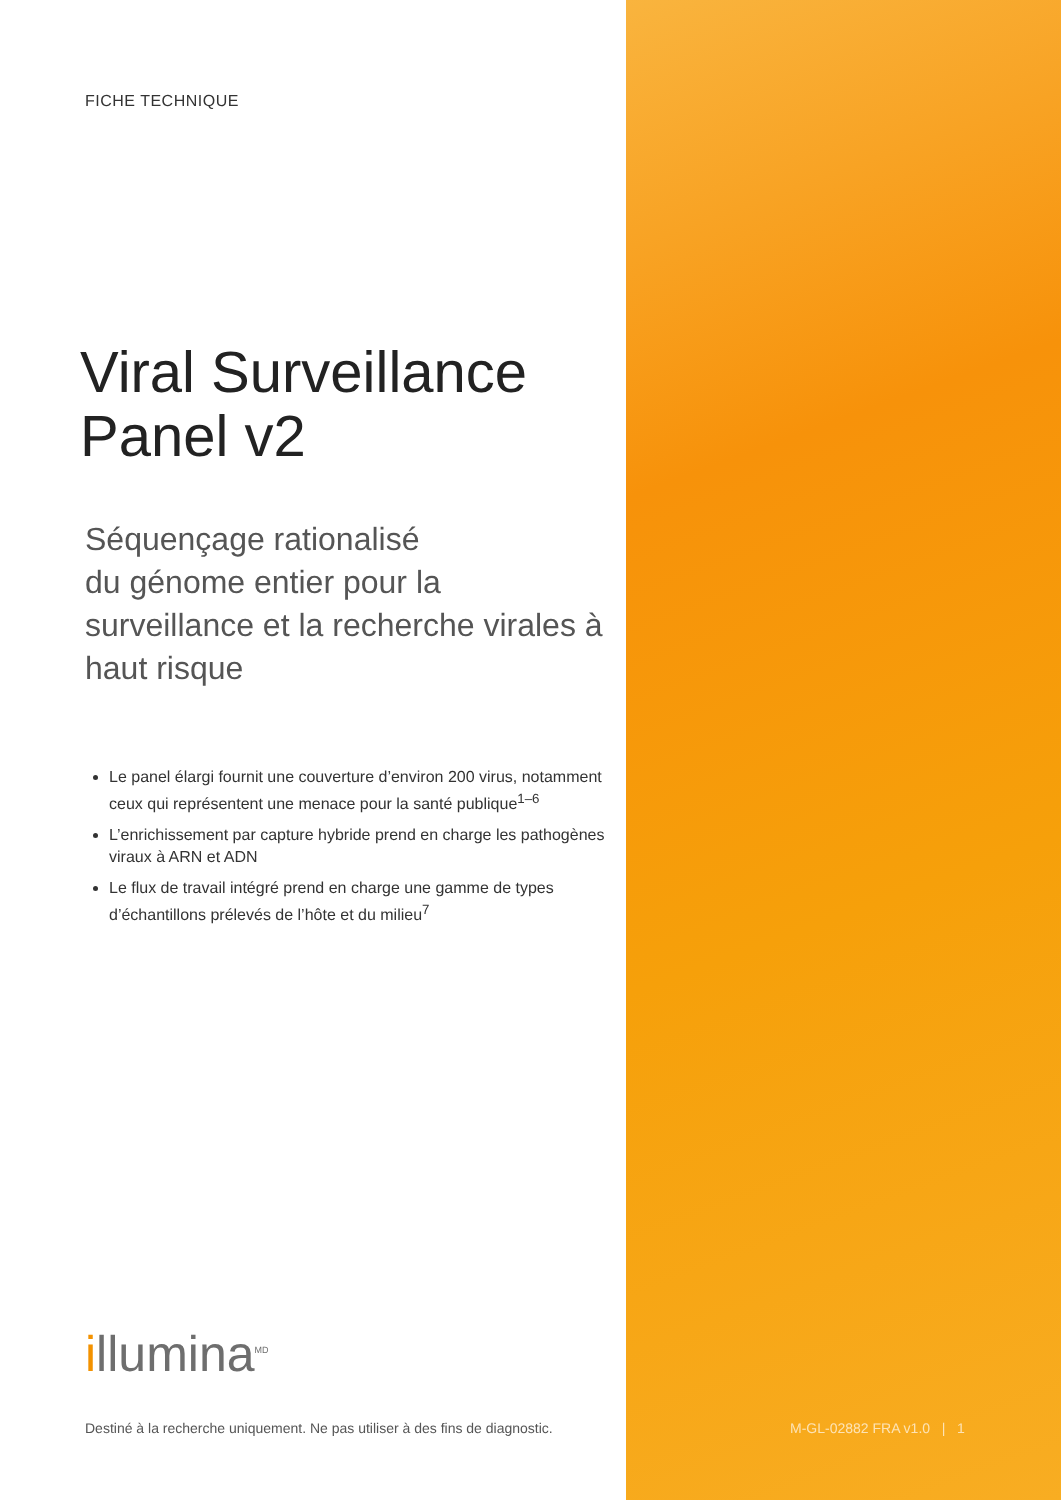FICHE TECHNIQUE
Viral Surveillance Panel v2
Séquençage rationalisé
du génome entier pour la surveillance et la recherche virales à haut risque
Le panel élargi fournit une couverture d’environ 200 virus, notamment ceux qui représentent une menace pour la santé publique<sup>1–6</sup>
L’enrichissement par capture hybride prend en charge les pathogènes viraux à ARN et ADN
Le flux de travail intégré prend en charge une gamme de types d’échantillons prélevés de l’hôte et du milieu<sup>7</sup>
illumina<sup>MD</sup>
Destiné à la recherche uniquement. Ne pas utiliser à des fins de diagnostic.
M-GL-02882 FRA v1.0 | 1